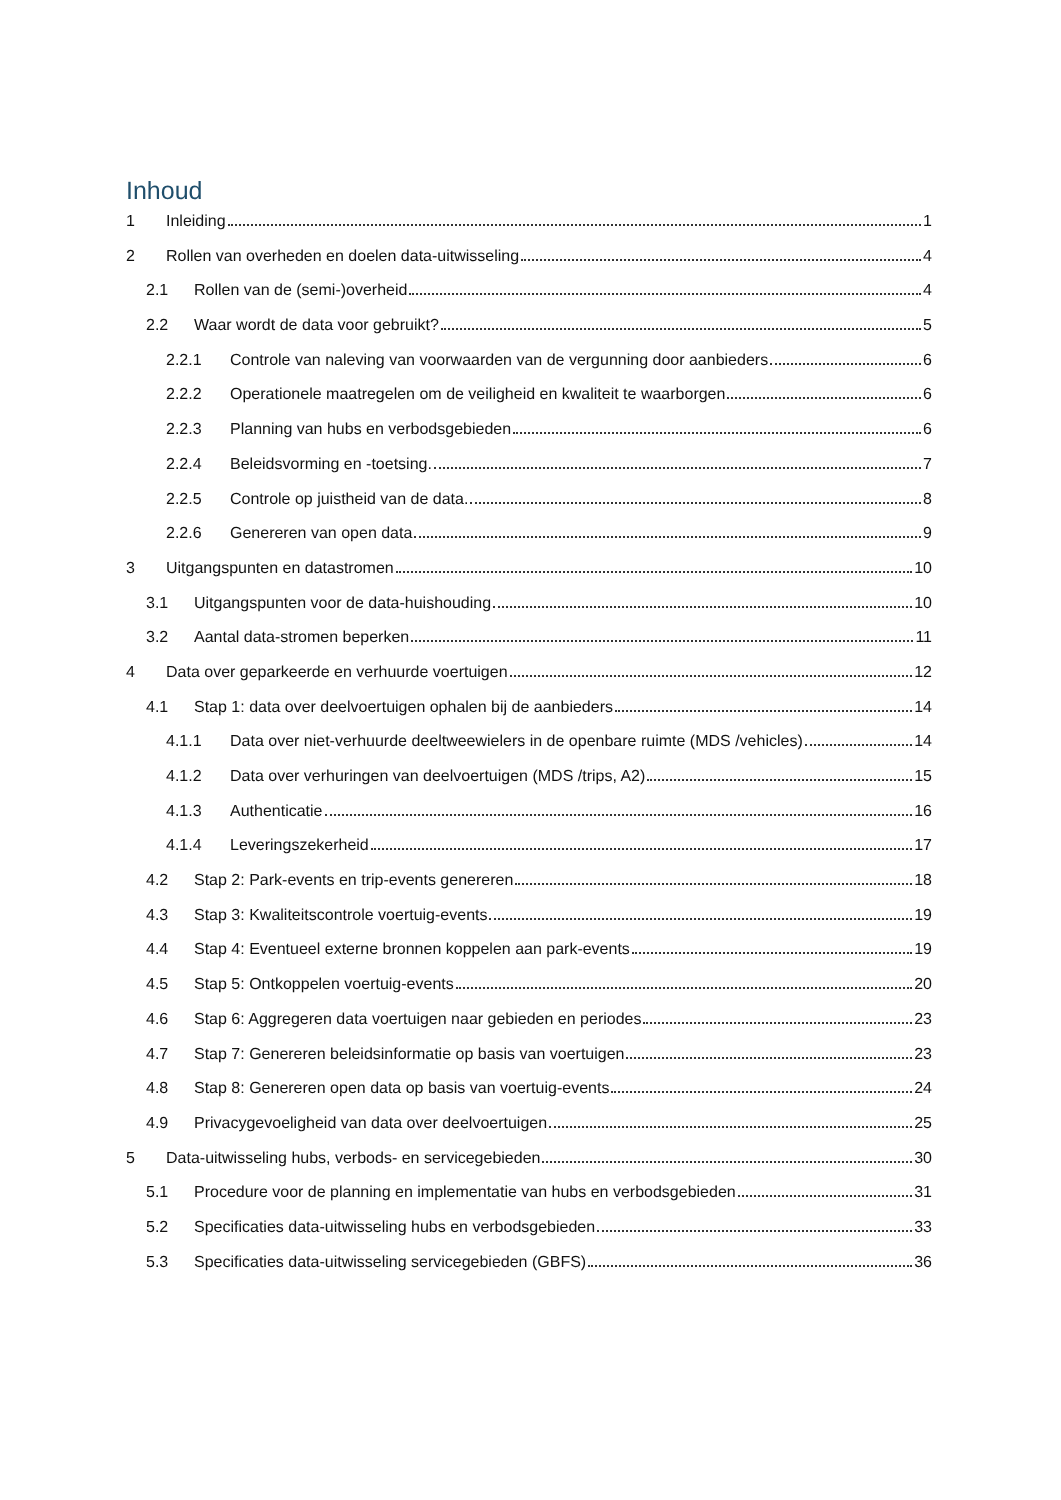Inhoud
1 Inleiding 1
2 Rollen van overheden en doelen data-uitwisseling 4
2.1 Rollen van de (semi-)overheid 4
2.2 Waar wordt de data voor gebruikt? 5
2.2.1 Controle van naleving van voorwaarden van de vergunning door aanbieders 6
2.2.2 Operationele maatregelen om de veiligheid en kwaliteit te waarborgen 6
2.2.3 Planning van hubs en verbodsgebieden 6
2.2.4 Beleidsvorming en -toetsing. 7
2.2.5 Controle op juistheid van de data. 8
2.2.6 Genereren van open data 9
3 Uitgangspunten en datastromen 10
3.1 Uitgangspunten voor de data-huishouding 10
3.2 Aantal data-stromen beperken 11
4 Data over geparkeerde en verhuurde voertuigen 12
4.1 Stap 1: data over deelvoertuigen ophalen bij de aanbieders 14
4.1.1 Data over niet-verhuurde deeltweewielers in de openbare ruimte (MDS /vehicles) 14
4.1.2 Data over verhuringen van deelvoertuigen (MDS /trips, A2) 15
4.1.3 Authenticatie 16
4.1.4 Leveringszekerheid 17
4.2 Stap 2: Park-events en trip-events genereren 18
4.3 Stap 3: Kwaliteitscontrole voertuig-events 19
4.4 Stap 4: Eventueel externe bronnen koppelen aan park-events 19
4.5 Stap 5: Ontkoppelen voertuig-events 20
4.6 Stap 6: Aggregeren data voertuigen naar gebieden en periodes 23
4.7 Stap 7: Genereren beleidsinformatie op basis van voertuigen 23
4.8 Stap 8: Genereren open data op basis van voertuig-events 24
4.9 Privacygevoeligheid van data over deelvoertuigen 25
5 Data-uitwisseling hubs, verbods- en servicegebieden 30
5.1 Procedure voor de planning en implementatie van hubs en verbodsgebieden 31
5.2 Specificaties data-uitwisseling hubs en verbodsgebieden 33
5.3 Specificaties data-uitwisseling servicegebieden (GBFS) 36